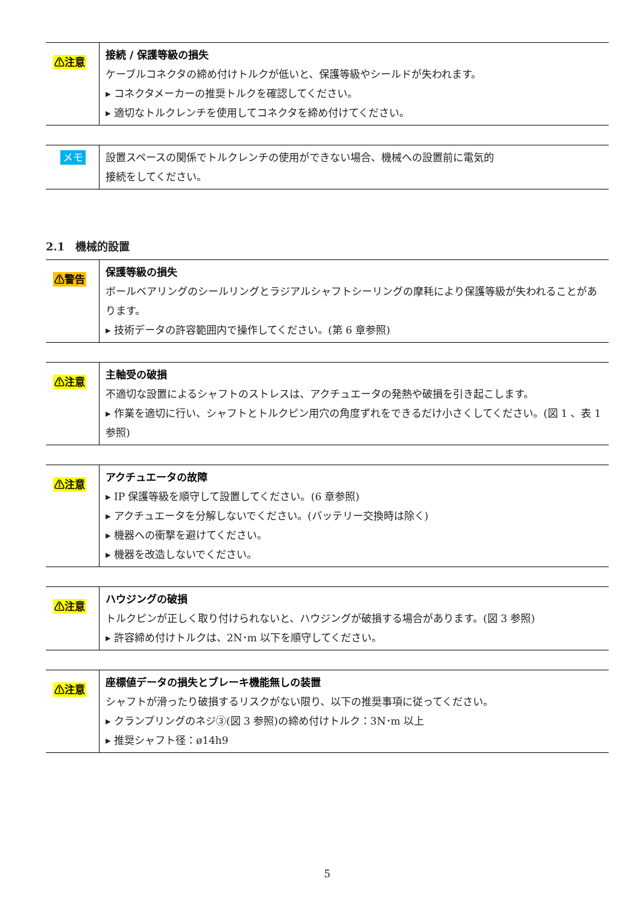| ⚠注意 | 接続 / 保護等級の損失 ケーブルコネクタの締め付けトルクが低いと、保護等級やシールドが失われます。 ▸ コネクタメーカーの推奨トルクを確認してください。 ▸ 適切なトルクレンチを使用してコネクタを締め付けてください。 |
| メモ | 設置スペースの関係でトルクレンチの使用ができない場合、機械への設置前に電気的 接続をしてください。 |
2.1　機械的設置
| ⚠警告 | 保護等級の損失 ボールベアリングのシールリングとラジアルシャフトシーリングの摩耗により保護等級が失われることがあります。 ▸ 技術データの許容範囲内で操作してください。(第 6 章参照) |
| ⚠注意 | 主軸受の破損 不適切な設置によるシャフトのストレスは、アクチュエータの発熱や破損を引き起こします。 ▸ 作業を適切に行い、シャフトとトルクピン用穴の角度ずれをできるだけ小さくしてください。(図 1 、表 1 参照) |
| ⚠注意 | アクチュエータの故障 ▸ IP 保護等級を順守して設置してください。(6 章参照) ▸ アクチュエータを分解しないでください。(バッテリー交換時は除く) ▸ 機器への衝撃を避けてください。 ▸ 機器を改造しないでください。 |
| ⚠注意 | ハウジングの破損 トルクピンが正しく取り付けられないと、ハウジングが破損する場合があります。(図 3 参照) ▸ 許容締め付けトルクは、2N･m 以下を順守してください。 |
| ⚠注意 | 座標値データの損失とブレーキ機能無しの装置 シャフトが滑ったり破損するリスクがない限り、以下の推奨事項に従ってください。 ▸ クランプリングのネジ③(図 3 参照)の締め付けトルク：3N･m 以上 ▸ 推奨シャフト径：ø14h9 |
5